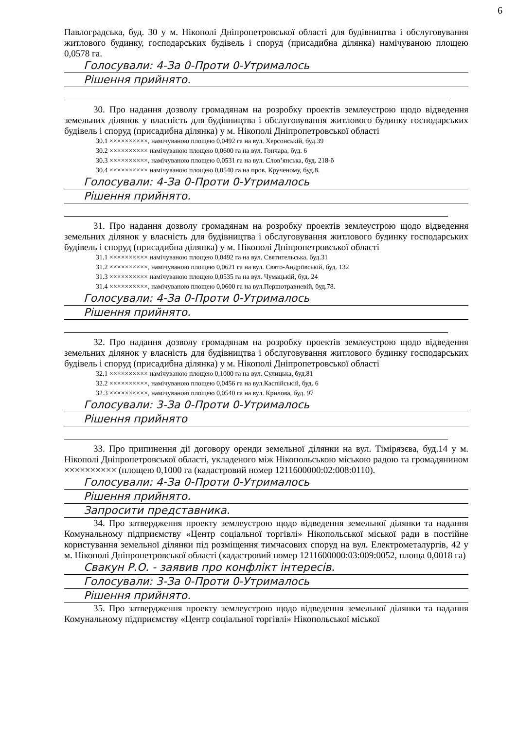6
Павлоградська, буд. 30 у м. Нікополі Дніпропетровської області для будівництва і обслуговування житлового будинку, господарських будівель і споруд (присадибна ділянка) намічуваною площею 0,0578 га.
Голосували: 4-За 0-Проти 0-Утрималось
Рішення прийнято.
30. Про надання дозволу громадянам на розробку проектів землеустрою щодо відведення земельних ділянок у власність для будівництва і обслуговування житлового будинку господарських будівель і споруд (присадибна ділянка) у м. Нікополі Дніпропетровської області
30.1 ××××××××××, намічуваною площею 0,0492 га на вул. Херсонській, буд.39
30.2 ×××××××××× намічуваною площею 0,0600 га на вул. Гончара, буд. 6
30.3 ××××××××××, намічуваною площею 0,0531 га на вул. Слов’янська, буд. 218-б
30.4 ×××××××××× намічуваною площею 0,0540 га на пров. Крученому, буд.8.
Голосували: 4-За 0-Проти 0-Утрималось
Рішення прийнято.
31. Про надання дозволу громадянам на розробку проектів землеустрою щодо відведення земельних ділянок у власність для будівництва і обслуговування житлового будинку господарських будівель і споруд (присадибна ділянка) у м. Нікополі Дніпропетровської області
31.1 ×××××××××× намічуваною площею 0,0492 га на вул. Святительська, буд.31
31.2 ××××××××××, намічуваною площею 0,0621 га на вул. Свято-Андріївській, буд. 132
31.3 ×××××××××× намічуваною площею 0,0535 га на вул. Чумацькій, буд. 24
31.4 ××××××××××, намічуваною площею 0,0600 га на вул.Першотравневій, буд.78.
Голосували: 4-За 0-Проти 0-Утрималось
Рішення прийнято.
32. Про надання дозволу громадянам на розробку проектів землеустрою щодо відведення земельних ділянок у власність для будівництва і обслуговування житлового будинку господарських будівель і споруд (присадибна ділянка) у м. Нікополі Дніпропетровської області
32.1 ×××××××××× намічуваною площею 0,1000 га на вул. Сулицька, буд.81
32.2 ××××××××××, намічуваною площею 0,0456 га на вул.Каспійській, буд. 6
32.3 ××××××××××, намічуваною площею 0,0540 га на вул. Крилова, буд. 97
Голосували: 3-За 0-Проти 0-Утрималось
Рішення прийнято
33. Про припинення дії договору оренди земельної ділянки на вул. Тімірязєва, буд.14 у м. Нікополі Дніпропетровської області, укладеного між Нікопольською міською радою та громадянином ×××××××××× (площею 0,1000 га (кадастровий номер 1211600000:02:008:0110).
Голосували: 4-За 0-Проти 0-Утрималось
Рішення прийнято.
Запросити представника.
34. Про затвердження проекту землеустрою щодо відведення земельної ділянки та надання Комунальному підприємству «Центр соціальної торгівлі» Нікопольської міської ради в постійне користування земельної ділянки під розміщення тимчасових споруд на вул. Електрометалургів, 42 у м. Нікополі Дніпропетровської області (кадастровий номер 1211600000:03:009:0052, площа 0,0018 га)
Свакун Р.О. - заявив про конфлікт інтересів.
Голосували: 3-За 0-Проти 0-Утрималось
Рішення прийнято.
35. Про затвердження проекту землеустрою щодо відведення земельної ділянки та надання Комунальному підприємству «Центр соціальної торгівлі» Нікопольської міської